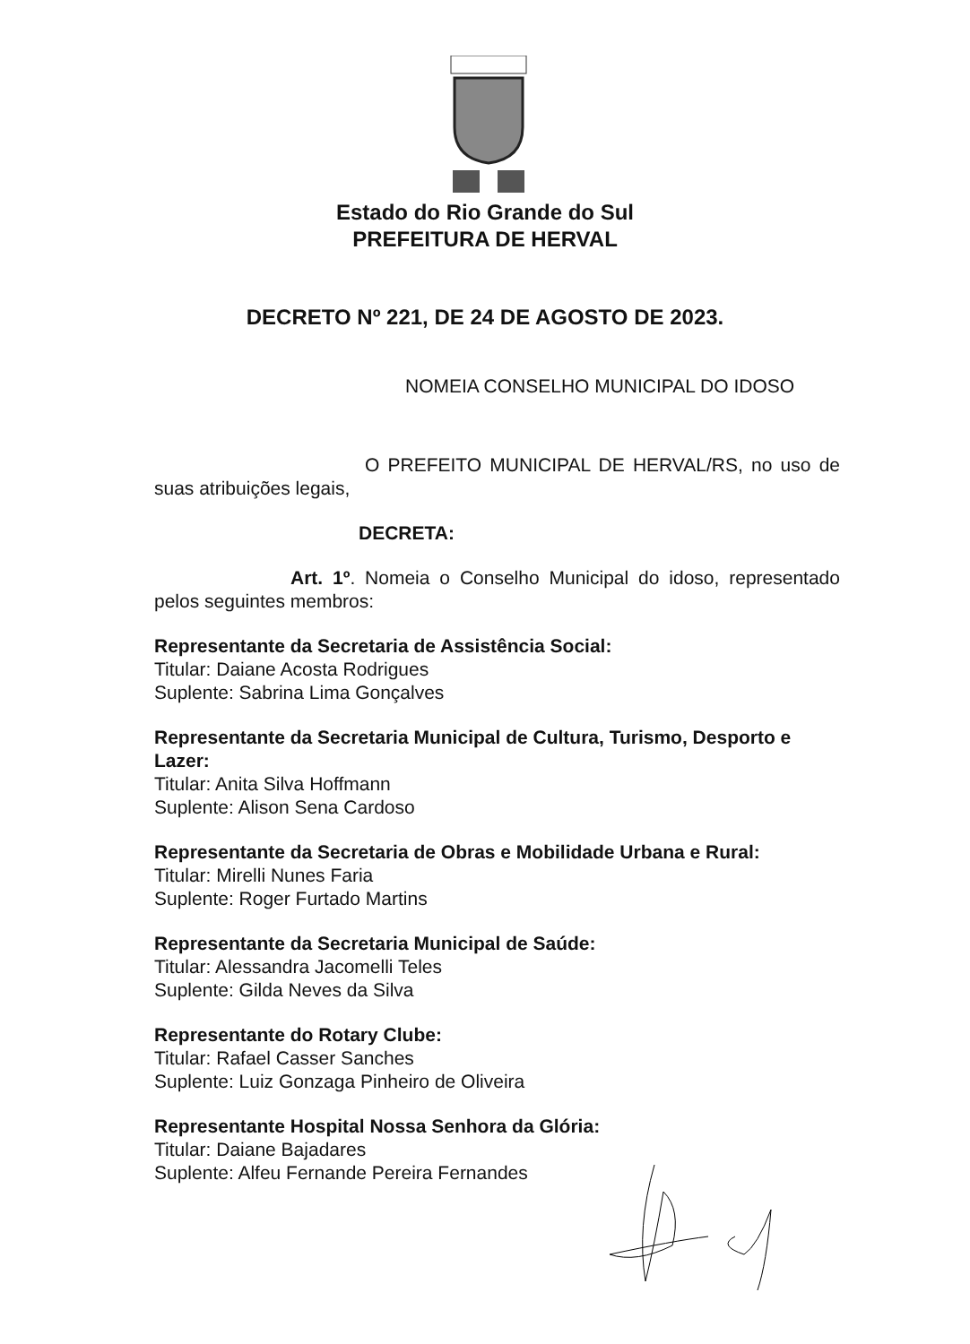Estado do Rio Grande do Sul
PREFEITURA DE HERVAL
DECRETO Nº 221, DE 24 DE AGOSTO DE 2023.
NOMEIA CONSELHO MUNICIPAL DO IDOSO
O PREFEITO MUNICIPAL DE HERVAL/RS, no uso de suas atribuições legais,
DECRETA:
Art. 1º. Nomeia o Conselho Municipal do idoso, representado pelos seguintes membros:
Representante da Secretaria de Assistência Social:
Titular: Daiane Acosta Rodrigues
Suplente: Sabrina Lima Gonçalves
Representante da Secretaria Municipal de Cultura, Turismo, Desporto e Lazer:
Titular: Anita Silva Hoffmann
Suplente: Alison Sena Cardoso
Representante da Secretaria de Obras e Mobilidade Urbana e Rural:
Titular: Mirelli Nunes Faria
Suplente: Roger Furtado Martins
Representante da Secretaria Municipal de Saúde:
Titular: Alessandra Jacomelli Teles
Suplente: Gilda Neves da Silva
Representante do Rotary Clube:
Titular: Rafael Casser Sanches
Suplente: Luiz Gonzaga Pinheiro de Oliveira
Representante Hospital Nossa Senhora da Glória:
Titular: Daiane Bajadares
Suplente: Alfeu Fernande Pereira Fernandes